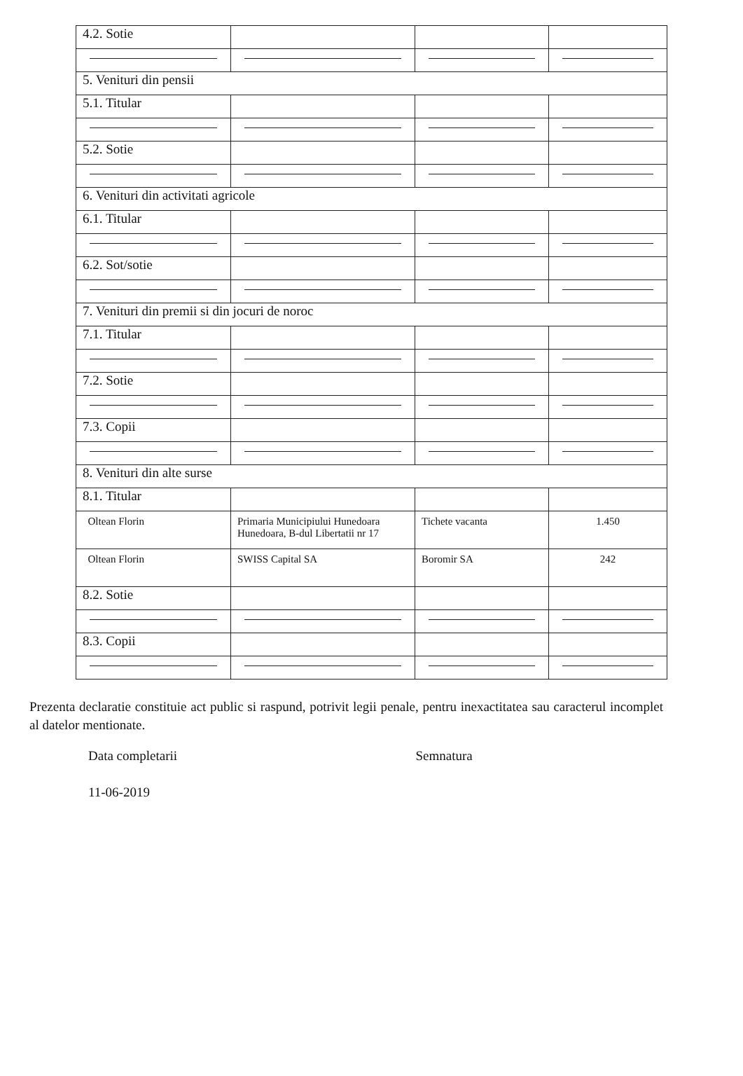| 4.2. Sotie | | | |
| 5. Venituri din pensii | | | |
| 5.1. Titular | | | |
| 5.2. Sotie | | | |
| 6. Venituri din activitati agricole | | | |
| 6.1. Titular | | | |
| 6.2. Sot/sotie | | | |
| 7. Venituri din premii si din jocuri de noroc | | | |
| 7.1. Titular | | | |
| 7.2. Sotie | | | |
| 7.3. Copii | | | |
| 8. Venituri din alte surse | | | |
| 8.1. Titular | | | |
| Oltean Florin | Primaria Municipiului Hunedoara Hunedoara, B-dul Libertatii nr 17 | Tichete vacanta | 1.450 |
| Oltean Florin | SWISS Capital SA | Boromir SA | 242 |
| 8.2. Sotie | | | |
| 8.3. Copii | | | |
Prezenta declaratie constituie act public si raspund, potrivit legii penale, pentru inexactitatea sau caracterul incomplet al datelor mentionate.
Data completarii Semnatura
11-06-2019